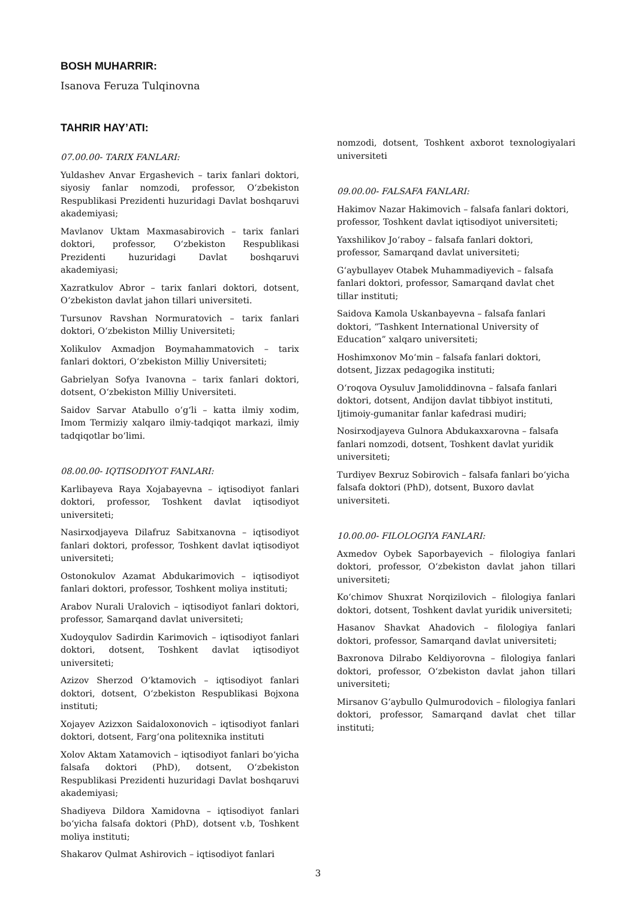BOSH MUHARRIR:
Isanova Feruza Tulqinovna
TAHRIR HAY’ATI:
07.00.00- TARIX FANLARI:
Yuldashev Anvar Ergashevich – tarix fanlari doktori, siyosiy fanlar nomzodi, professor, O‘zbekiston Respublikasi Prezidenti huzuridagi Davlat boshqaruvi akademiyasi;
Mavlanov Uktam Maxmasabirovich – tarix fanlari doktori, professor, O‘zbekiston Respublikasi Prezidenti huzuridagi Davlat boshqaruvi akademiyasi;
Xazratkulov Abror – tarix fanlari doktori, dotsent, O‘zbekiston davlat jahon tillari universiteti.
Tursunov Ravshan Normuratovich – tarix fanlari doktori, O‘zbekiston Milliy Universiteti;
Xolikulov Axmadjon Boymahammatovich – tarix fanlari doktori, O‘zbekiston Milliy Universiteti;
Gabrielyan Sofya Ivanovna – tarix fanlari doktori, dotsent, O‘zbekiston Milliy Universiteti.
Saidov Sarvar Atabullo o‘g‘li – katta ilmiy xodim, Imom Termiziy xalqaro ilmiy-tadqiqot markazi, ilmiy tadqiqotlar bo‘limi.
08.00.00- IQTISODIYOT FANLARI:
Karlibayeva Raya Xojabayevna – iqtisodiyot fanlari doktori, professor, Toshkent davlat iqtisodiyot universiteti;
Nasirxodjayeva Dilafruz Sabitxanovna – iqtisodiyot fanlari doktori, professor, Toshkent davlat iqtisodiyot universiteti;
Ostonokulov Azamat Abdukarimovich – iqtisodiyot fanlari doktori, professor, Toshkent moliya instituti;
Arabov Nurali Uralovich – iqtisodiyot fanlari doktori, professor, Samarqand davlat universiteti;
Xudoyqulov Sadirdin Karimovich – iqtisodiyot fanlari doktori, dotsent, Toshkent davlat iqtisodiyot universiteti;
Azizov Sherzod O‘ktamovich – iqtisodiyot fanlari doktori, dotsent, O‘zbekiston Respublikasi Bojxona instituti;
Xojayev Azizxon Saidaloxonovich – iqtisodiyot fanlari doktori, dotsent, Farg‘ona politexnika instituti
Xolov Aktam Xatamovich – iqtisodiyot fanlari bo‘yicha falsafa doktori (PhD), dotsent, O‘zbekiston Respublikasi Prezidenti huzuridagi Davlat boshqaruvi akademiyasi;
Shadiyeva Dildora Xamidovna – iqtisodiyot fanlari bo‘yicha falsafa doktori (PhD), dotsent v.b, Toshkent moliya instituti;
Shakarov Qulmat Ashirovich – iqtisodiyot fanlari
nomzodi, dotsent, Toshkent axborot texnologiyalari universiteti
09.00.00- FALSAFA FANLARI:
Hakimov Nazar Hakimovich – falsafa fanlari doktori, professor, Toshkent davlat iqtisodiyot universiteti;
Yaxshilikov Jo‘raboy – falsafa fanlari doktori, professor, Samarqand davlat universiteti;
G‘aybullayev Otabek Muhammadiyevich – falsafa fanlari doktori, professor, Samarqand davlat chet tillar instituti;
Saidova Kamola Uskanbayevna – falsafa fanlari doktori, “Tashkent International University of Education” xalqaro universiteti;
Hoshimxonov Mo‘min – falsafa fanlari doktori, dotsent, Jizzax pedagogika instituti;
O‘roqova Oysuluv Jamoliddinovna – falsafa fanlari doktori, dotsent, Andijon davlat tibbiyot instituti, Ijtimoiy-gumanitar fanlar kafedrasi mudiri;
Nosirxodjayeva Gulnora Abdukaxxarovna – falsafa fanlari nomzodi, dotsent, Toshkent davlat yuridik universiteti;
Turdiyev Bexruz Sobirovich – falsafa fanlari bo‘yicha falsafa doktori (PhD), dotsent, Buxoro davlat universiteti.
10.00.00- FILOLOGIYA FANLARI:
Axmedov Oybek Saporbayevich – filologiya fanlari doktori, professor, O‘zbekiston davlat jahon tillari universiteti;
Ko‘chimov Shuxrat Norqizilovich – filologiya fanlari doktori, dotsent, Toshkent davlat yuridik universiteti;
Hasanov Shavkat Ahadovich – filologiya fanlari doktori, professor, Samarqand davlat universiteti;
Baxronova Dilrabo Keldiyorovna – filologiya fanlari doktori, professor, O‘zbekiston davlat jahon tillari universiteti;
Mirsanov G‘aybullo Qulmurodovich – filologiya fanlari doktori, professor, Samarqand davlat chet tillar instituti;
3